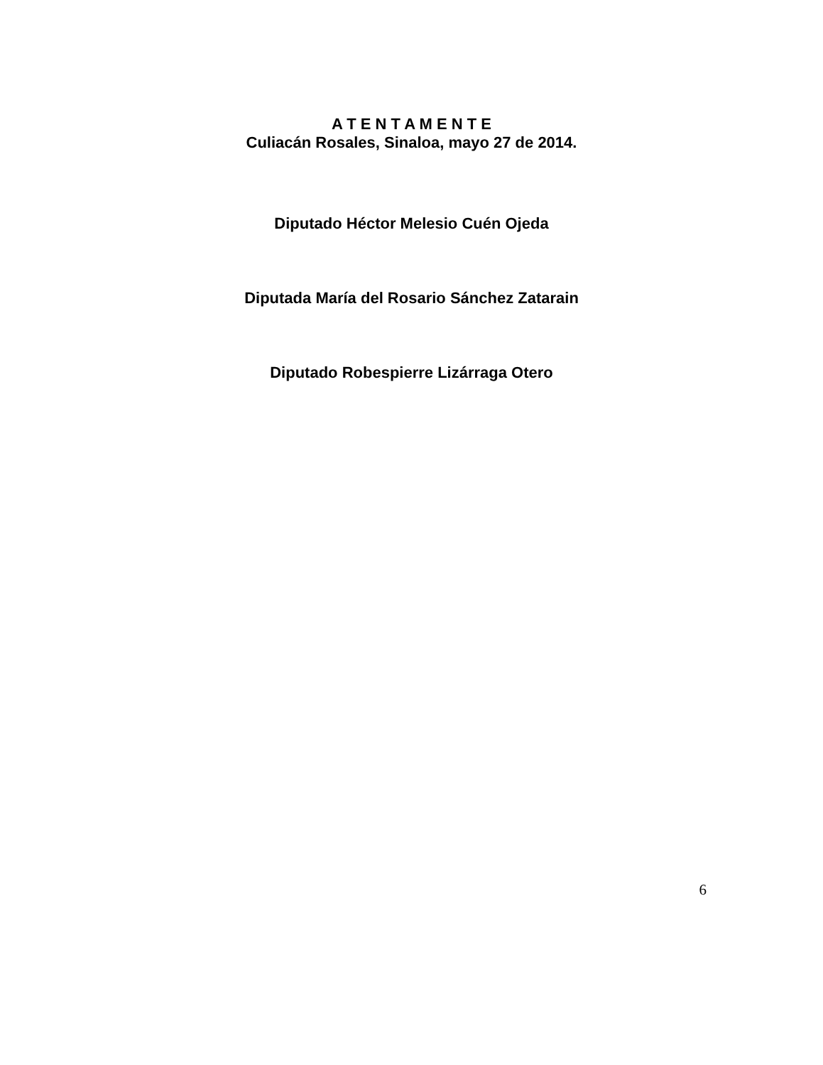A T E N T A M E N T E
Culiacán Rosales, Sinaloa, mayo 27 de 2014.
Diputado Héctor Melesio Cuén Ojeda
Diputada María del Rosario Sánchez Zatarain
Diputado Robespierre Lizárraga Otero
6